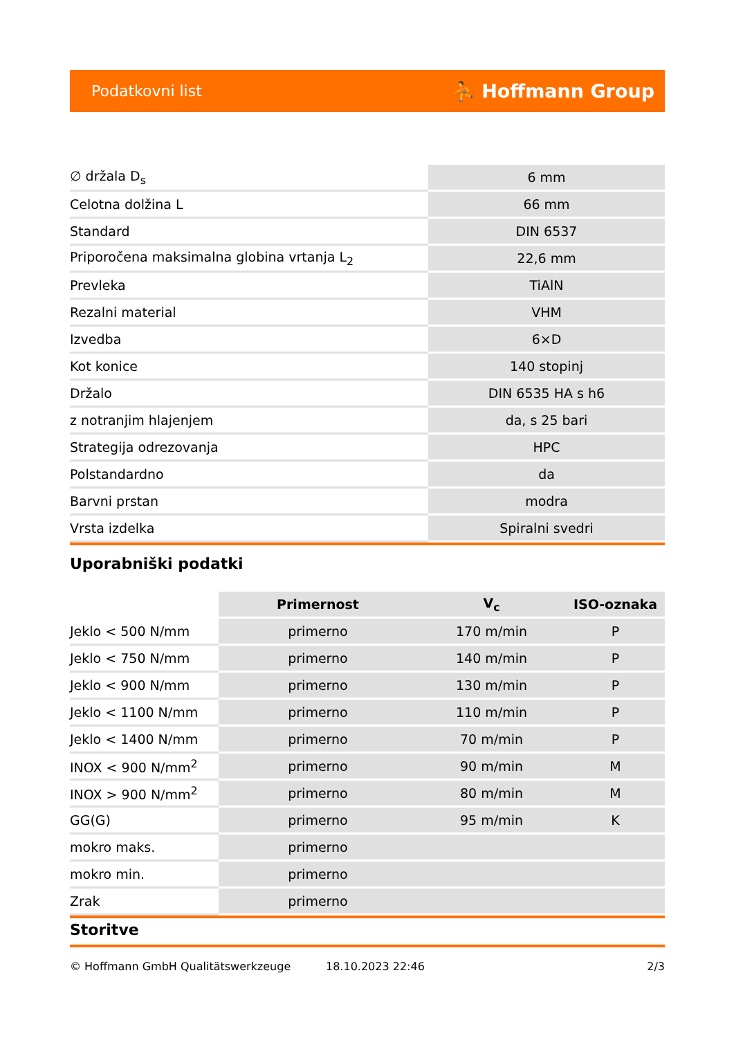Podatkovni list ⛹ Hoffmann Group
| ∅ držala D<sub>s</sub> | 6 mm |
| Celotna dolžina L | 66 mm |
| Standard | DIN 6537 |
| Priporočena maksimalna globina vrtanja L<sub>2</sub> | 22,6 mm |
| Prevleka | TiAlN |
| Rezalni material | VHM |
| Izvedba | 6×D |
| Kot konice | 140 stopinj |
| Držalo | DIN 6535 HA s h6 |
| z notranjim hlajenjem | da, s 25 bari |
| Strategija odrezovanja | HPC |
| Polstandardno | da |
| Barvni prstan | modra |
| Vrsta izdelka | Spiralni svedri |
Uporabniški podatki
| | Primernost | V<sub>c</sub> | ISO-oznaka |
| Jeklo < 500 N/mm | primerno | 170 m/min | P |
| Jeklo < 750 N/mm | primerno | 140 m/min | P |
| Jeklo < 900 N/mm | primerno | 130 m/min | P |
| Jeklo < 1100 N/mm | primerno | 110 m/min | P |
| Jeklo < 1400 N/mm | primerno | 70 m/min | P |
| INOX < 900 N/mm<sup>2</sup> | primerno | 90 m/min | M |
| INOX > 900 N/mm<sup>2</sup> | primerno | 80 m/min | M |
| GG(G) | primerno | 95 m/min | K |
| mokro maks. | primerno | | |
| mokro min. | primerno | | |
| Zrak | primerno | | |
Storitve
© Hoffmann GmbH Qualitätswerkzeuge 18.10.2023 22:46 2/3